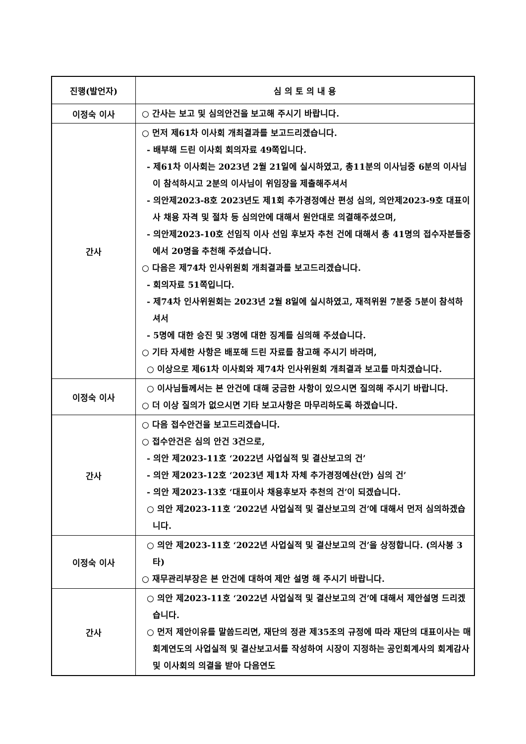| 진행(발언자) | 심 의 토 의 내 용 |
| --- | --- |
| 이정숙 이사 | ○ 간사는 보고 및 심의안건을 보고해 주시기 바랍니다. |
| 간사 | ○ 먼저 제61차 이사회 개최결과를 보고드리겠습니다. - 배부해 드린 이사회 회의자료 49쪽입니다. - 제61차 이사회는 2023년 2월 21일에 실시하였고, 총11분의 이사님중 6분의 이사님이 참석하시고 2분의 이사님이 위임장을 제출해주셔서 - 의안제2023-8호 2023년도 제1회 추가경정예산 편성 심의, 의안제2023-9호 대표이사 채용 자격 및 절차 등 심의안에 대해서 원안대로 의결해주셨으며, - 의안제2023-10호 선임직 이사 선임 후보자 추천 건에 대해서 총 41명의 접수자분들중에서 20명을 추천해 주셨습니다. ○ 다음은 제74차 인사위원회 개최결과를 보고드리겠습니다. - 회의자료 51쪽입니다. - 제74차 인사위원회는 2023년 2월 8일에 실시하였고, 재적위원 7분중 5분이 참석하셔서 - 5명에 대한 승진 및 3명에 대한 징계를 심의해 주셨습니다. ○ 기타 자세한 사항은 배포해 드린 자료를 참고해 주시기 바라며, ○ 이상으로 제61차 이사회와 제74차 인사위원회 개최결과 보고를 마치겠습니다. |
| 이정숙 이사 | ○ 이사님들께서는 본 안건에 대해 궁금한 사항이 있으시면 질의해 주시기 바랍니다. ○ 더 이상 질의가 없으시면 기타 보고사항은 마무리하도록 하겠습니다. |
| 간사 | ○ 다음 접수안건을 보고드리겠습니다. ○ 접수안건은 심의 안건 3건으로, - 의안 제2023-11호 ‘2022년 사업실적 및 결산보고의 건’ - 의안 제2023-12호 ‘2023년 제1차 자체 추가경정예산(안) 심의 건’ - 의안 제2023-13호 ‘대표이사 채용후보자 추천의 건’이 되겠습니다. ○ 의안 제2023-11호 ‘2022년 사업실적 및 결산보고의 건’에 대해서 먼저 심의하겠습니다. |
| 이정숙 이사 | ○ 의안 제2023-11호 ‘2022년 사업실적 및 결산보고의 건’을 상정합니다. (의사봉 3타) ○ 재무관리부장은 본 안건에 대하여 제안 설명 해 주시기 바랍니다. |
| 간사 | ○ 의안 제2023-11호 ‘2022년 사업실적 및 결산보고의 건’에 대해서 제안설명 드리겠습니다. ○ 먼저 제안이유를 말씀드리면, 재단의 정관 제35조의 규정에 따라 재단의 대표이사는 매 회계연도의 사업실적 및 결산보고서를 작성하여 시장이 지정하는 공인회계사의 회계감사 및 이사회의 의결을 받아 다음연도 |